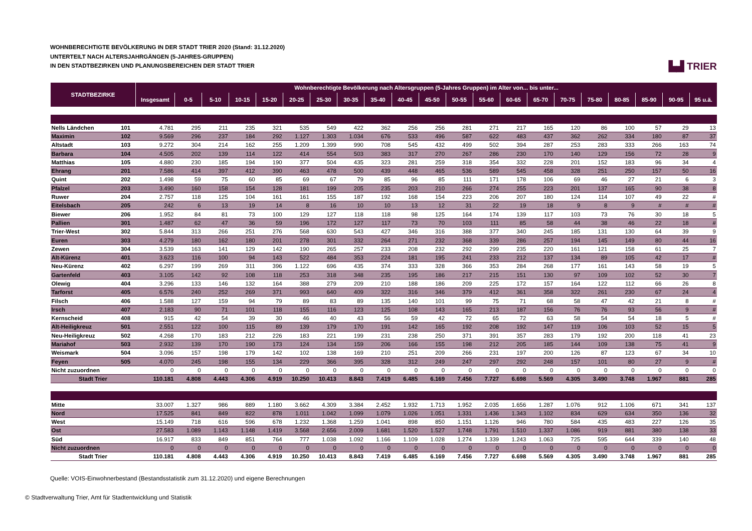WOHNBERECHTIGTE BEVÖLKERUNG IN DER STADT TRIER 2020 (Stand: 31.12.2020)
UNTERTEILT NACH ALTERSJAHRGÄNGEN (5-JAHRES-GRUPPEN)
IN DEN STADTBEZIRKEN UND PLANUNGSBEREICHEN DER STADT TRIER
▙▟ TRIER
| STADTBEZIRKE | | Wohnberechtigte Bevölkerung nach Altersgruppen (5-Jahres Gruppen) im Alter von... bis unter... | | | | | | | | | | | | | | | | | | | | |
| --- | --- | --- | --- | --- | --- | --- | --- | --- | --- | --- | --- | --- | --- | --- | --- | --- | --- | --- | --- | --- | --- | --- |
| | | Insgesamt | 0-5 | 5-10 | 10-15 | 15-20 | 20-25 | 25-30 | 30-35 | 35-40 | 40-45 | 45-50 | 50-55 | 55-60 | 60-65 | 65-70 | 70-75 | 75-80 | 80-85 | 85-90 | 90-95 | 95 u.ä. |
| Nells Ländchen | 101 | 4.781 | 295 | 211 | 235 | 321 | 535 | 549 | 422 | 362 | 256 | 256 | 281 | 271 | 217 | 165 | 120 | 86 | 100 | 57 | 29 | 13 |
| Maximin | 102 | 9.569 | 296 | 237 | 184 | 292 | 1.127 | 1.303 | 1.034 | 676 | 533 | 496 | 587 | 622 | 483 | 437 | 362 | 262 | 334 | 180 | 87 | 37 |
| Altstadt | 103 | 9.272 | 304 | 214 | 162 | 255 | 1.209 | 1.399 | 990 | 708 | 545 | 432 | 499 | 502 | 394 | 287 | 253 | 283 | 333 | 266 | 163 | 74 |
| Barbara | 104 | 4.505 | 202 | 139 | 114 | 122 | 414 | 554 | 503 | 383 | 317 | 270 | 267 | 286 | 230 | 170 | 140 | 129 | 156 | 72 | 28 | 9 |
| Matthias | 105 | 4.880 | 230 | 185 | 194 | 190 | 377 | 504 | 435 | 323 | 281 | 259 | 318 | 354 | 332 | 228 | 201 | 152 | 183 | 96 | 34 | 4 |
| Ehrang | 201 | 7.586 | 414 | 397 | 412 | 390 | 463 | 478 | 500 | 439 | 448 | 465 | 536 | 589 | 545 | 458 | 328 | 251 | 250 | 157 | 50 | 16 |
| Quint | 202 | 1.498 | 59 | 75 | 60 | 85 | 69 | 67 | 79 | 85 | 96 | 85 | 111 | 171 | 178 | 106 | 69 | 46 | 27 | 21 | 6 | 3 |
| Pfalzel | 203 | 3.490 | 160 | 158 | 154 | 128 | 181 | 199 | 205 | 235 | 203 | 210 | 266 | 274 | 255 | 223 | 201 | 137 | 165 | 90 | 38 | 8 |
| Ruwer | 204 | 2.757 | 118 | 125 | 104 | 161 | 161 | 155 | 187 | 192 | 168 | 154 | 223 | 206 | 207 | 180 | 124 | 114 | 107 | 49 | 22 | # |
| Eitelsbach | 205 | 242 | 6 | 13 | 19 | 14 | 8 | 16 | 10 | 10 | 13 | 12 | 31 | 22 | 19 | 18 | 9 | 8 | 9 | # | # | # |
| Biewer | 206 | 1.952 | 84 | 81 | 73 | 100 | 129 | 127 | 118 | 118 | 98 | 125 | 164 | 174 | 139 | 117 | 103 | 73 | 76 | 30 | 18 | 5 |
| Pallien | 301 | 1.487 | 62 | 47 | 36 | 59 | 196 | 172 | 127 | 117 | 73 | 70 | 103 | 111 | 85 | 58 | 44 | 38 | 46 | 22 | 18 | # |
| Trier-West | 302 | 5.844 | 313 | 266 | 251 | 276 | 568 | 630 | 543 | 427 | 346 | 316 | 388 | 377 | 340 | 245 | 185 | 131 | 130 | 64 | 39 | 9 |
| Euren | 303 | 4.279 | 180 | 162 | 180 | 201 | 278 | 301 | 332 | 264 | 271 | 232 | 368 | 339 | 286 | 257 | 194 | 145 | 149 | 80 | 44 | 16 |
| Zewen | 304 | 3.539 | 163 | 141 | 129 | 142 | 190 | 265 | 257 | 233 | 208 | 232 | 292 | 299 | 235 | 220 | 161 | 121 | 158 | 61 | 25 | 7 |
| Alt-Kürenz | 401 | 3.623 | 116 | 100 | 94 | 143 | 522 | 484 | 353 | 224 | 181 | 195 | 241 | 233 | 212 | 137 | 134 | 89 | 105 | 42 | 17 | # |
| Neu-Kürenz | 402 | 6.297 | 199 | 269 | 311 | 396 | 1.122 | 696 | 435 | 374 | 333 | 328 | 366 | 353 | 284 | 268 | 177 | 161 | 143 | 58 | 19 | 5 |
| Gartenfeld | 403 | 3.105 | 142 | 92 | 108 | 118 | 253 | 318 | 348 | 235 | 195 | 186 | 217 | 215 | 151 | 130 | 97 | 109 | 102 | 52 | 30 | 7 |
| Olewig | 404 | 3.296 | 133 | 146 | 132 | 164 | 388 | 279 | 209 | 210 | 188 | 186 | 209 | 225 | 172 | 157 | 164 | 122 | 112 | 66 | 26 | 8 |
| Tarforst | 405 | 6.576 | 240 | 252 | 269 | 371 | 993 | 640 | 409 | 322 | 316 | 346 | 379 | 412 | 361 | 358 | 322 | 261 | 230 | 67 | 24 | 4 |
| Filsch | 406 | 1.588 | 127 | 159 | 94 | 79 | 89 | 83 | 89 | 135 | 140 | 101 | 99 | 75 | 71 | 68 | 58 | 47 | 42 | 21 | 8 | # |
| Irsch | 407 | 2.183 | 90 | 71 | 101 | 118 | 155 | 116 | 123 | 125 | 108 | 143 | 165 | 213 | 187 | 156 | 76 | 76 | 93 | 56 | 9 | # |
| Kernscheid | 408 | 915 | 42 | 54 | 39 | 30 | 46 | 40 | 43 | 56 | 59 | 42 | 72 | 65 | 72 | 63 | 58 | 54 | 54 | 18 | 5 | # |
| Alt-Heiligkreuz | 501 | 2.551 | 122 | 100 | 115 | 89 | 139 | 179 | 170 | 191 | 142 | 165 | 192 | 208 | 192 | 147 | 119 | 106 | 103 | 52 | 15 | 5 |
| Neu-Heiligkreuz | 502 | 4.268 | 170 | 183 | 212 | 226 | 183 | 221 | 199 | 231 | 238 | 250 | 371 | 391 | 357 | 283 | 179 | 192 | 200 | 118 | 41 | 23 |
| Mariahof | 503 | 2.932 | 139 | 170 | 190 | 173 | 124 | 134 | 159 | 206 | 166 | 155 | 198 | 212 | 205 | 185 | 144 | 109 | 138 | 75 | 41 | 9 |
| Weismark | 504 | 3.096 | 157 | 198 | 179 | 142 | 102 | 138 | 169 | 210 | 251 | 209 | 266 | 231 | 197 | 200 | 126 | 87 | 123 | 67 | 34 | 10 |
| Feyen | 505 | 4.070 | 245 | 198 | 155 | 134 | 229 | 366 | 395 | 328 | 312 | 249 | 247 | 297 | 292 | 248 | 157 | 101 | 80 | 27 | 9 | # |
| Nicht zuzuordnen | | 0 | 0 | 0 | 0 | 0 | 0 | 0 | 0 | 0 | 0 | 0 | 0 | 0 | 0 | 0 | 0 | 0 | 0 | 0 | 0 | 0 |
| Stadt Trier | | 110.181 | 4.808 | 4.443 | 4.306 | 4.919 | 10.250 | 10.413 | 8.843 | 7.419 | 6.485 | 6.169 | 7.456 | 7.727 | 6.698 | 5.569 | 4.305 | 3.490 | 3.748 | 1.967 | 881 | 285 |
| Mitte | | 33.007 | 1.327 | 986 | 889 | 1.180 | 3.662 | 4.309 | 3.384 | 2.452 | 1.932 | 1.713 | 1.952 | 2.035 | 1.656 | 1.287 | 1.076 | 912 | 1.106 | 671 | 341 | 137 |
| Nord | | 17.525 | 841 | 849 | 822 | 878 | 1.011 | 1.042 | 1.099 | 1.079 | 1.026 | 1.051 | 1.331 | 1.436 | 1.343 | 1.102 | 834 | 629 | 634 | 350 | 136 | 32 |
| West | | 15.149 | 718 | 616 | 596 | 678 | 1.232 | 1.368 | 1.259 | 1.041 | 898 | 850 | 1.151 | 1.126 | 946 | 780 | 584 | 435 | 483 | 227 | 126 | 35 |
| Ost | | 27.583 | 1.089 | 1.143 | 1.148 | 1.419 | 3.568 | 2.656 | 2.009 | 1.681 | 1.520 | 1.527 | 1.748 | 1.791 | 1.510 | 1.337 | 1.086 | 919 | 881 | 380 | 138 | 33 |
| Süd | | 16.917 | 833 | 849 | 851 | 764 | 777 | 1.038 | 1.092 | 1.166 | 1.109 | 1.028 | 1.274 | 1.339 | 1.243 | 1.063 | 725 | 595 | 644 | 339 | 140 | 48 |
| Nicht zuzuordnen | | 0 | 0 | 0 | 0 | 0 | 0 | 0 | 0 | 0 | 0 | 0 | 0 | 0 | 0 | 0 | 0 | 0 | 0 | 0 | 0 | 0 |
| Stadt Trier | | 110.181 | 4.808 | 4.443 | 4.306 | 4.919 | 10.250 | 10.413 | 8.843 | 7.419 | 6.485 | 6.169 | 7.456 | 7.727 | 6.698 | 5.569 | 4.305 | 3.490 | 3.748 | 1.967 | 881 | 285 |
Quelle: VOIS-Einwohnerbestand (Bestandsstatistik zum 31.12.2020) und eigene Berechnungen
© Stadtverwaltung Trier, Amt für Stadtentwicklung und Statistik